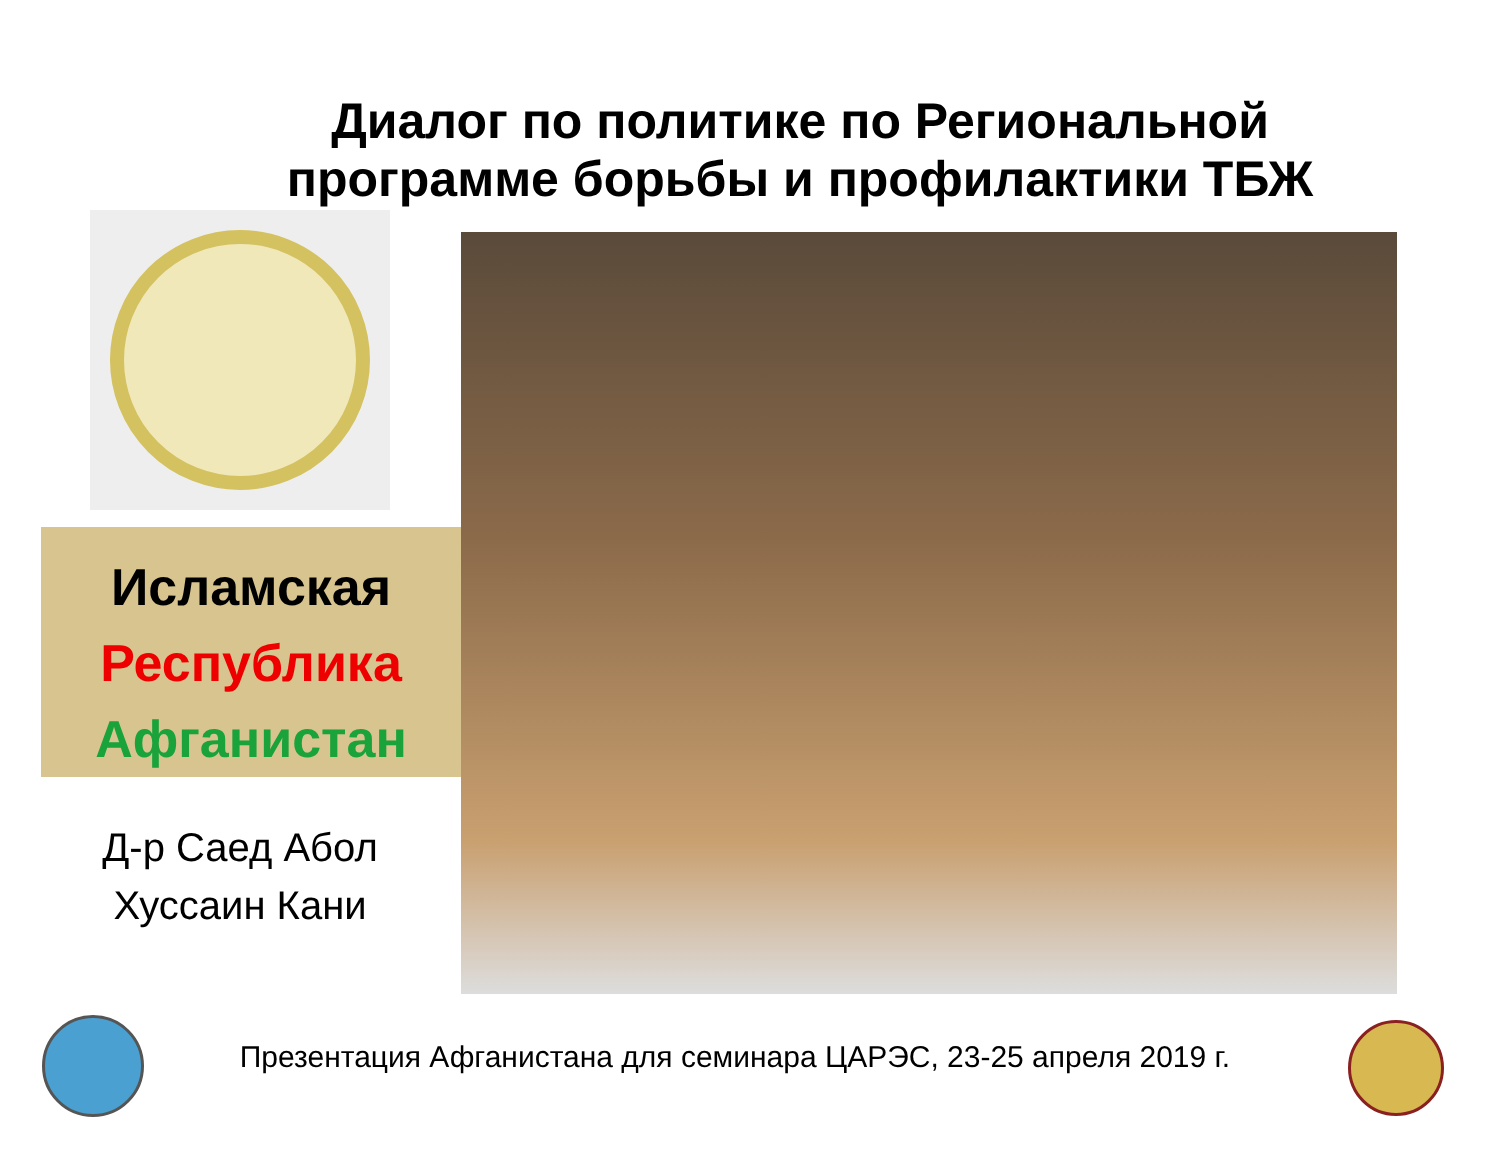Диалог по политике по Региональной программе борьбы и профилактики ТБЖ
Исламская
Республика
Афганистан
Д-р Саед Абол Хуссаин Кани
Презентация Афганистана для семинара ЦАРЭС, 23-25 апреля 2019 г.